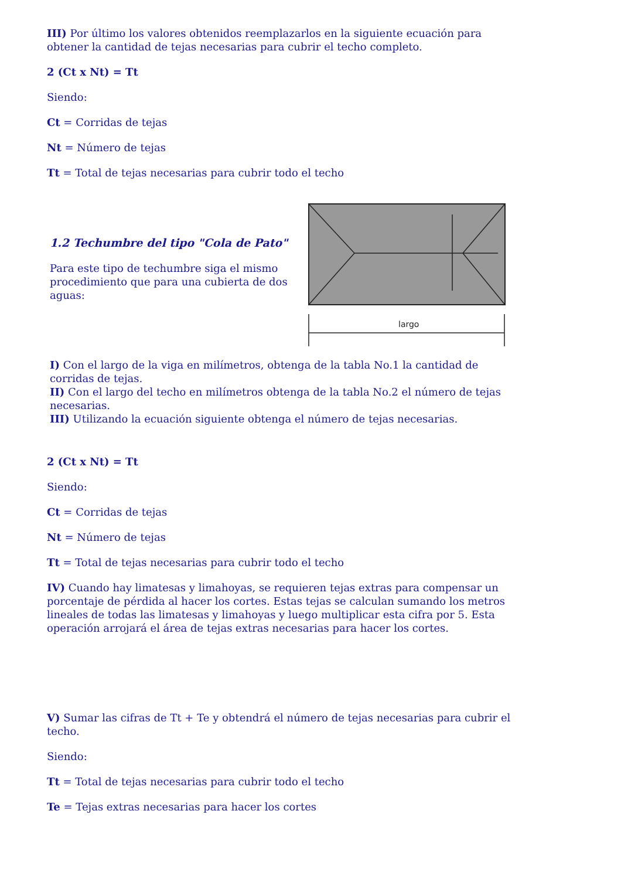III) Por último los valores obtenidos reemplazarlos en la siguiente ecuación para obtener la cantidad de tejas necesarias para cubrir el techo completo.
2 (Ct x Nt) = Tt
Siendo:
Ct = Corridas de tejas
Nt = Número de tejas
Tt = Total de tejas necesarias para cubrir todo el techo
1.2 Techumbre del tipo "Cola de Pato"
Para este tipo de techumbre siga el mismo procedimiento que para una cubierta de dos aguas:
largo
I) Con el largo de la viga en milímetros, obtenga de la tabla No.1 la cantidad de corridas de tejas.
II) Con el largo del techo en milímetros obtenga de la tabla No.2 el número de tejas necesarias.
III) Utilizando la ecuación siguiente obtenga el número de tejas necesarias.
2 (Ct x Nt) = Tt
Siendo:
Ct = Corridas de tejas
Nt = Número de tejas
Tt = Total de tejas necesarias para cubrir todo el techo
IV) Cuando hay limatesas y limahoyas, se requieren tejas extras para compensar un porcentaje de pérdida al hacer los cortes. Estas tejas se calculan sumando los metros lineales de todas las limatesas y limahoyas y luego multiplicar esta cifra por 5. Esta operación arrojará el área de tejas extras necesarias para hacer los cortes.
V) Sumar las cifras de Tt + Te y obtendrá el número de tejas necesarias para cubrir el techo.
Siendo:
Tt = Total de tejas necesarias para cubrir todo el techo
Te = Tejas extras necesarias para hacer los cortes